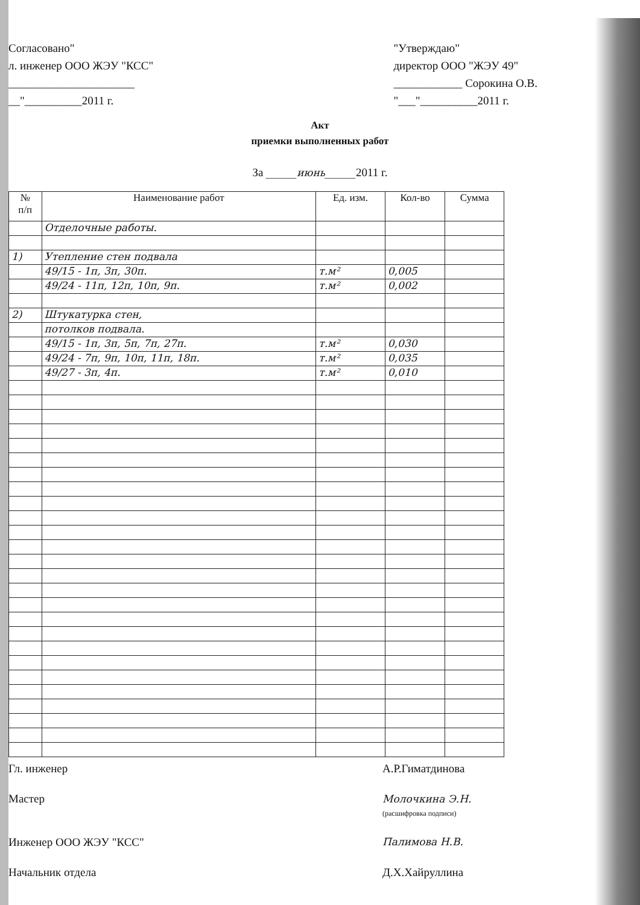Согласовано"
л. инженер ООО ЖЭУ "КСС"
______________________
__"__________2011 г.
"Утверждаю"
директор ООО "ЖЭУ 49"
____________ Сорокина О.В.
"___"__________2011 г.
Акт
приемки выполненных работ
За ______июнь______2011 г.
| № п/п | Наименование работ | Ед. изм. | Кол-во | Сумма |
| --- | --- | --- | --- | --- |
| | Отделочные работы. | | | |
| 1) | Утепление стен подвала | | | |
| | 49/15 - 1п, 3п, 30п. | т.м² | 0,005 | |
| | 49/24 - 11п, 12п, 10п, 9п. | т.м² | 0,002 | |
| 2) | Штукатурка стен, | | | |
| | потолков подвала. | | | |
| | 49/15 - 1п, 3п, 5п, 7п, 27п. | т.м² | 0,030 | |
| | 49/24 - 7п, 9п, 10п, 11п, 18п. | т.м² | 0,035 | |
| | 49/27 - 3п, 4п. | т.м² | 0,010 | |
Гл. инженер
А.Р.Гиматдинова
Мастер
Молочкина Э.Н.
(расшифровка подписи)
Инженер ООО ЖЭУ "КСС"
Палимова Н.В.
Начальник отдела
Д.Х.Хайруллина